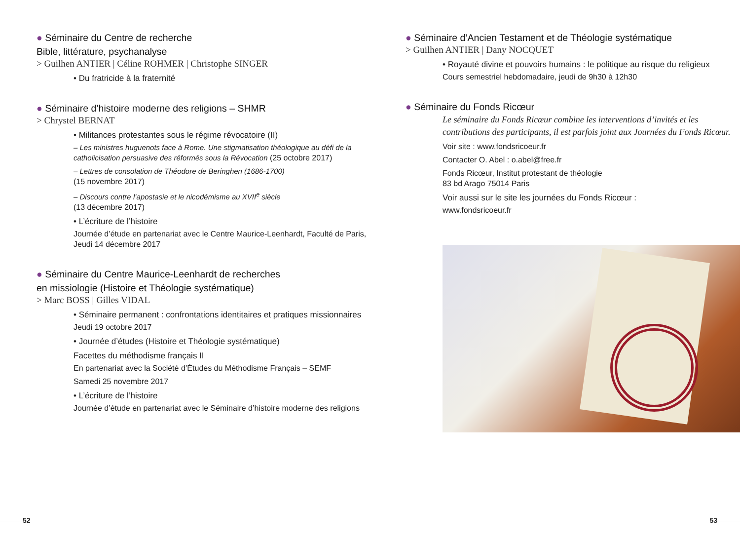● Séminaire du Centre de recherche
Bible, littérature, psychanalyse
> Guilhen ANTIER | Céline ROHMER | Christophe SINGER
• Du fratricide à la fraternité
● Séminaire d’histoire moderne des religions – SHMR
> Chrystel BERNAT
• Militances protestantes sous le régime révocatoire (II)
– Les ministres huguenots face à Rome. Une stigmatisation théologique au défi de la catholicisation persuasive des réformés sous la Révocation (25 octobre 2017)
– Lettres de consolation de Théodore de Beringhen (1686-1700)
(15 novembre 2017)
– Discours contre l’apostasie et le nicodémisme au XVII<sup>e</sup> siècle
(13 décembre 2017)
• L’écriture de l’histoire
Journée d’étude en partenariat avec le Centre Maurice-Leenhardt, Faculté de Paris, Jeudi 14 décembre 2017
● Séminaire du Centre Maurice-Leenhardt de recherches
en missiologie (Histoire et Théologie systématique)
> Marc BOSS | Gilles VIDAL
• Séminaire permanent : confrontations identitaires et pratiques missionnaires
Jeudi 19 octobre 2017
• Journée d’études (Histoire et Théologie systématique)
Facettes du méthodisme français II
En partenariat avec la Société d’Études du Méthodisme Français – SEMF
Samedi 25 novembre 2017
• L’écriture de l’histoire
Journée d’étude en partenariat avec le Séminaire d’histoire moderne des religions
● Séminaire d’Ancien Testament et de Théologie systématique
> Guilhen ANTIER | Dany NOCQUET
• Royauté divine et pouvoirs humains : le politique au risque du religieux
Cours semestriel hebdomadaire, jeudi de 9h30 à 12h30
● Séminaire du Fonds Ricœur
Le séminaire du Fonds Ricœur combine les interventions d’invités et les contributions des participants, il est parfois joint aux Journées du Fonds Ricœur.
Voir site : www.fondsricoeur.fr
Contacter O. Abel : o.abel@free.fr
Fonds Ricœur, Institut protestant de théologie
83 bd Arago 75014 Paris
Voir aussi sur le site les journées du Fonds Ricœur :
www.fondsricoeur.fr
52 53